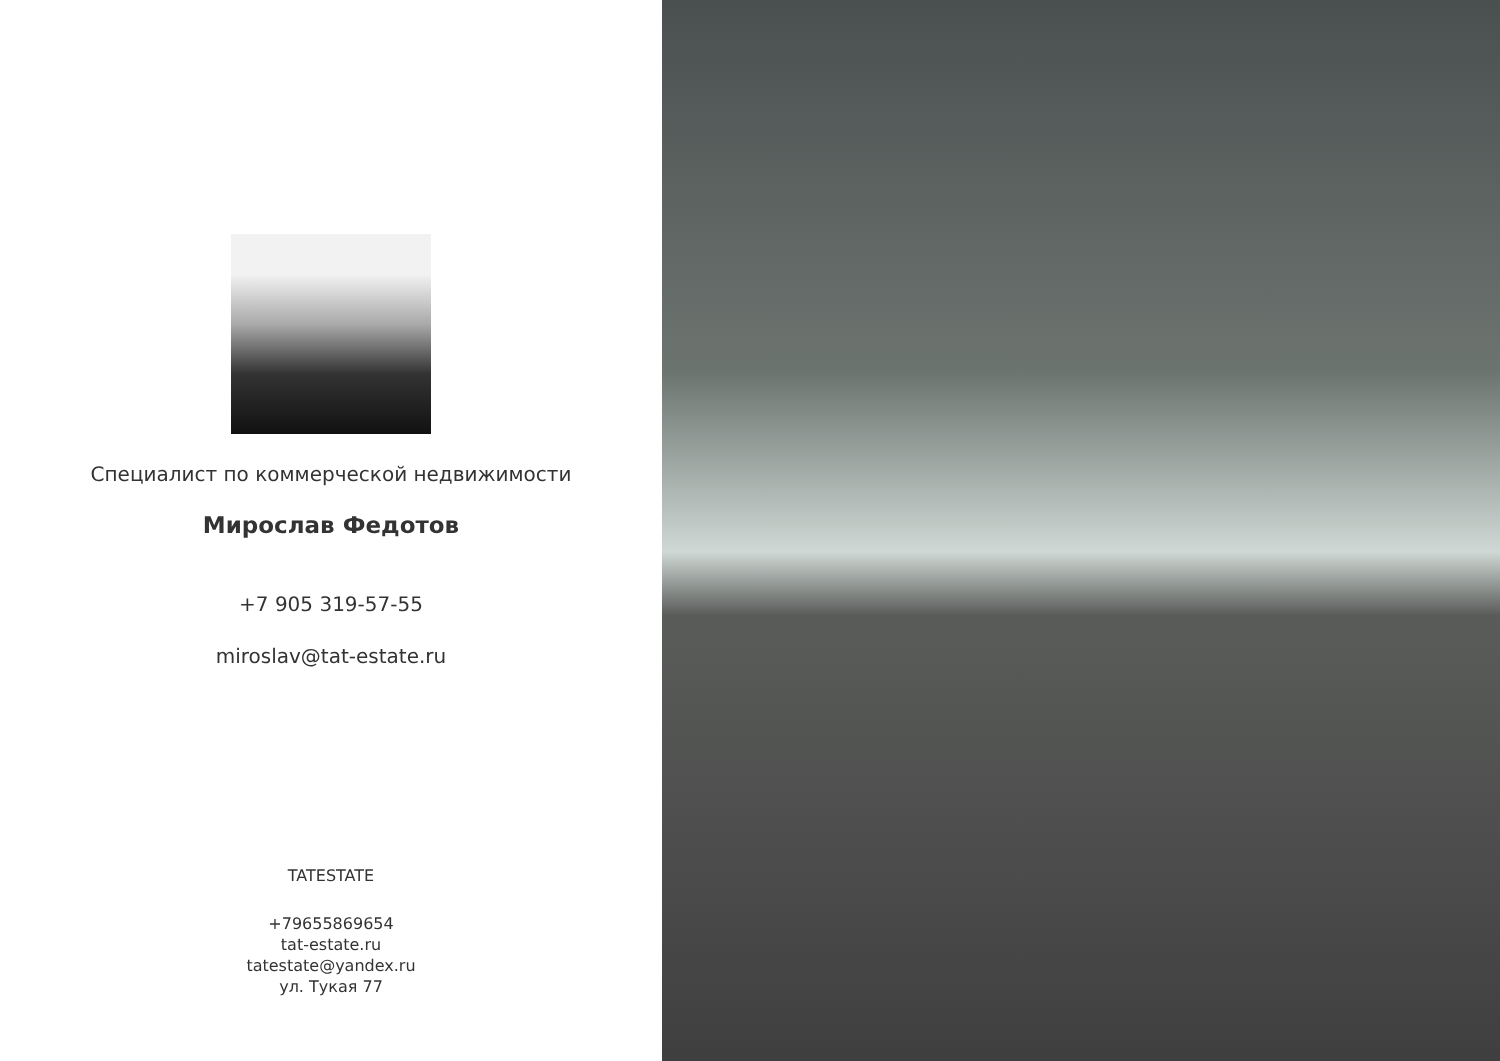Специалист по коммерческой недвижимости
Мирослав Федотов
+7 905 319-57-55
miroslav@tat-estate.ru
TATESTATE
+79655869654
tat-estate.ru
tatestate@yandex.ru
ул. Тукая 77